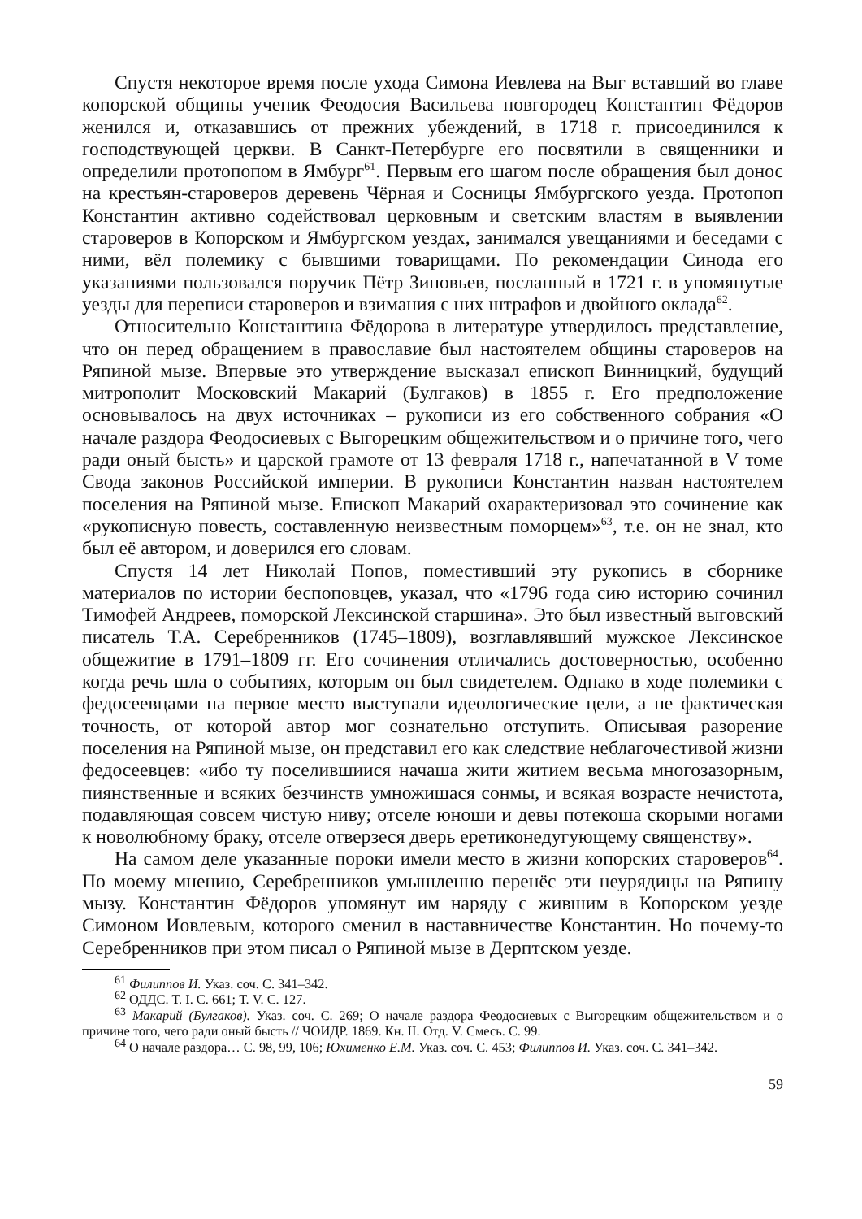Спустя некоторое время после ухода Симона Иевлева на Выг вставший во главе копорской общины ученик Феодосия Васильева новгородец Константин Фёдоров женился и, отказавшись от прежних убеждений, в 1718 г. присоединился к господствующей церкви. В Санкт-Петербурге его посвятили в священники и определили протопопом в Ямбург<sup>61</sup>. Первым его шагом после обращения был донос на крестьян-староверов деревень Чёрная и Сосницы Ямбургского уезда. Протопоп Константин активно содействовал церковным и светским властям в выявлении староверов в Копорском и Ямбургском уездах, занимался увещаниями и беседами с ними, вёл полемику с бывшими товарищами. По рекомендации Синода его указаниями пользовался поручик Пётр Зиновьев, посланный в 1721 г. в упомянутые уезды для переписи староверов и взимания с них штрафов и двойного оклада<sup>62</sup>.
Относительно Константина Фёдорова в литературе утвердилось представление, что он перед обращением в православие был настоятелем общины староверов на Ряпиной мызе. Впервые это утверждение высказал епископ Винницкий, будущий митрополит Московский Макарий (Булгаков) в 1855 г. Его предположение основывалось на двух источниках – рукописи из его собственного собрания «О начале раздора Феодосиевых с Выгорецким общежительством и о причине того, чего ради оный бысть» и царской грамоте от 13 февраля 1718 г., напечатанной в V томе Свода законов Российской империи. В рукописи Константин назван настоятелем поселения на Ряпиной мызе. Епископ Макарий охарактеризовал это сочинение как «рукописную повесть, составленную неизвестным поморцем»<sup>63</sup>, т.е. он не знал, кто был её автором, и доверился его словам.
Спустя 14 лет Николай Попов, поместивший эту рукопись в сборнике материалов по истории беспоповцев, указал, что «1796 года сию историю сочинил Тимофей Андреев, поморской Лексинской старшина». Это был известный выговский писатель Т.А. Серебренников (1745–1809), возглавлявший мужское Лексинское общежитие в 1791–1809 гг. Его сочинения отличались достоверностью, особенно когда речь шла о событиях, которым он был свидетелем. Однако в ходе полемики с федосеевцами на первое место выступали идеологические цели, а не фактическая точность, от которой автор мог сознательно отступить. Описывая разорение поселения на Ряпиной мызе, он представил его как следствие неблагочестивой жизни федосеевцев: «ибо ту поселившиися начаша жити житием весьма многозазорным, пиянственные и всяких безчинств умножишася сонмы, и всякая возрасте нечистота, подавляющая совсем чистую ниву; отселе юноши и девы потекоша скорыми ногами к новолюбному браку, отселе отверзеся дверь еретиконедугующему священству».
На самом деле указанные пороки имели место в жизни копорских староверов<sup>64</sup>. По моему мнению, Серебренников умышленно перенёс эти неурядицы на Ряпину мызу. Константин Фёдоров упомянут им наряду с жившим в Копорском уезде Симоном Иовлевым, которого сменил в наставничестве Константин. Но почему-то Серебренников при этом писал о Ряпиной мызе в Дерптском уезде.
<sup>61</sup> Филиппов И. Указ. соч. С. 341–342.
<sup>62</sup> ОДДС. Т. I. С. 661; Т. V. С. 127.
<sup>63</sup> Макарий (Булгаков). Указ. соч. С. 269; О начале раздора Феодосиевых с Выгорецким общежительством и о причине того, чего ради оный бысть // ЧОИДР. 1869. Кн. II. Отд. V. Смесь. С. 99.
<sup>64</sup> О начале раздора… С. 98, 99, 106; Юхименко Е.М. Указ. соч. С. 453; Филиппов И. Указ. соч. С. 341–342.
59